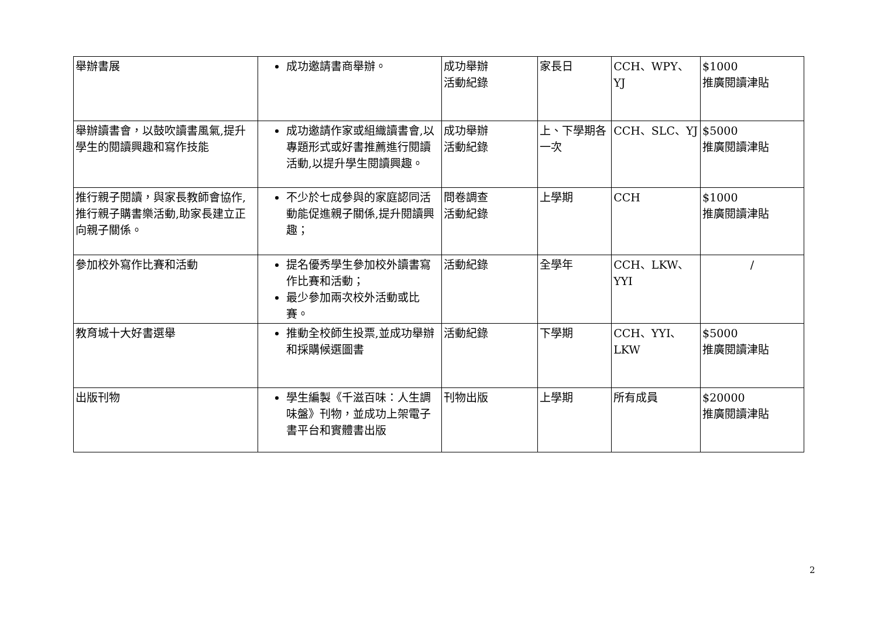| 舉辦書展 | 成功邀請書商舉辦。 | 成功舉辦 活動紀錄 | 家長日 | CCH、WPY、YJ | $1000 推廣閱讀津貼 |
| 舉辦讀書會，以鼓吹讀書風氣,提升學生的閱讀興趣和寫作技能 | 成功邀請作家或組織讀書會,以專題形式或好書推薦進行閱讀活動,以提升學生閱讀興趣。 | 成功舉辦 活動紀錄 | 上、下學期各一次 | CCH、SLC、YJ | $5000 推廣閱讀津貼 |
| 推行親子閱讀，與家長教師會協作,推行親子購書樂活動,助家長建立正向親子關係。 | 不少於七成參與的家庭認同活動能促進親子關係,提升閱讀興趣； | 問卷調查 活動紀錄 | 上學期 | CCH | $1000 推廣閱讀津貼 |
| 參加校外寫作比賽和活動 | 提名優秀學生參加校外讀書寫作比賽和活動； 最少參加兩次校外活動或比賽。 | 活動紀錄 | 全學年 | CCH、LKW、YYI | / |
| 教育城十大好書選舉 | 推動全校師生投票,並成功舉辦和採購候選圖書 | 活動紀錄 | 下學期 | CCH、YYI、LKW | $5000 推廣閱讀津貼 |
| 出版刊物 | 學生編製《千滋百味：人生調味盤》刊物，並成功上架電子書平台和實體書出版 | 刊物出版 | 上學期 | 所有成員 | $20000 推廣閱讀津貼 |
2